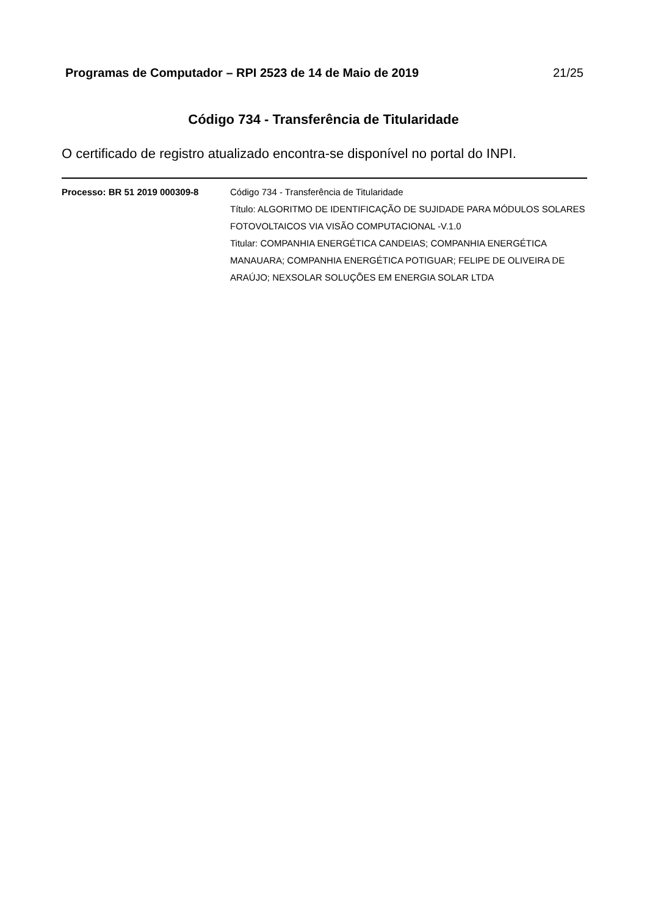Programas de Computador – RPI 2523 de 14 de Maio de 2019 21/25
Código 734 - Transferência de Titularidade
O certificado de registro atualizado encontra-se disponível no portal do INPI.
Processo: BR 51 2019 000309-8 Código 734 - Transferência de Titularidade
Título: ALGORITMO DE IDENTIFICAÇÃO DE SUJIDADE PARA MÓDULOS SOLARES FOTOVOLTAICOS VIA VISÃO COMPUTACIONAL -V.1.0
Titular: COMPANHIA ENERGÉTICA CANDEIAS; COMPANHIA ENERGÉTICA MANAUARA; COMPANHIA ENERGÉTICA POTIGUAR; FELIPE DE OLIVEIRA DE ARAÚJO; NEXSOLAR SOLUÇÕES EM ENERGIA SOLAR LTDA